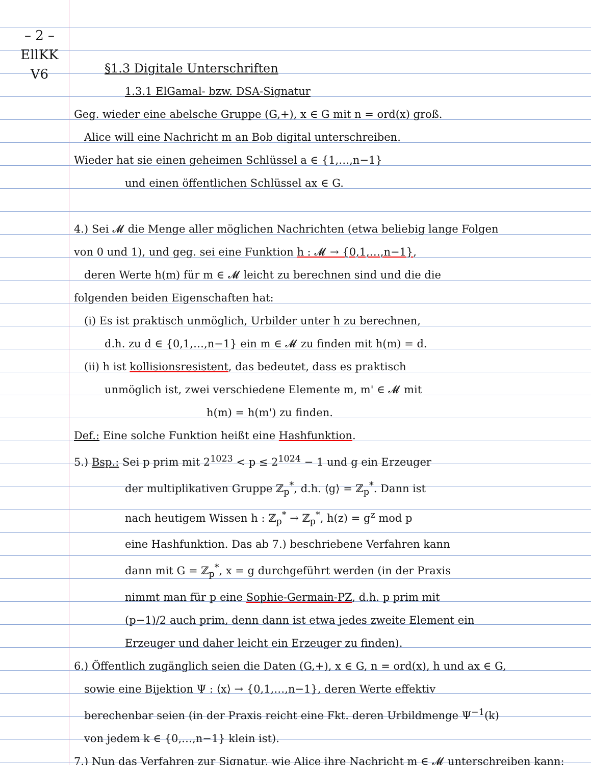– 2 –
EllKK
V6
§1.3 Digitale Unterschriften
1.3.1 ElGamal- bzw. DSA-Signatur
Geg. wieder eine abelsche Gruppe (G,+), x ∈ G mit n = ord(x) groß.
Alice will eine Nachricht m an Bob digital unterschreiben.
Wieder hat sie einen geheimen Schlüssel a ∈ {1,…,n−1}
und einen öffentlichen Schlüssel ax ∈ G.
4.) Sei 𝓜 die Menge aller möglichen Nachrichten (etwa beliebig lange Folgen
von 0 und 1), und geg. sei eine Funktion h : 𝓜 → {0,1,…,n−1},
deren Werte h(m) für m ∈ 𝓜 leicht zu berechnen sind und die die
folgenden beiden Eigenschaften hat:
(i) Es ist praktisch unmöglich, Urbilder unter h zu berechnen,
d.h. zu d ∈ {0,1,…,n−1} ein m ∈ 𝓜 zu finden mit h(m) = d.
(ii) h ist kollisionsresistent, das bedeutet, dass es praktisch
unmöglich ist, zwei verschiedene Elemente m, m' ∈ 𝓜 mit
h(m) = h(m') zu finden.
Def.: Eine solche Funktion heißt eine Hashfunktion.
5.) Bsp.: Sei p prim mit 2<sup>1023</sup> < p ≤ 2<sup>1024</sup> − 1 und g ein Erzeuger
der multiplikativen Gruppe ℤ<sub>p</sub><sup>*</sup>, d.h. ⟨g⟩ = ℤ<sub>p</sub><sup>*</sup>. Dann ist
nach heutigem Wissen h : ℤ<sub>p</sub><sup>*</sup> → ℤ<sub>p</sub><sup>*</sup>, h(z) = g<sup>z</sup> mod p
eine Hashfunktion. Das ab 7.) beschriebene Verfahren kann
dann mit G = ℤ<sub>p</sub><sup>*</sup>, x = g durchgeführt werden (in der Praxis
nimmt man für p eine Sophie-Germain-PZ, d.h. p prim mit
(p−1)/2 auch prim, denn dann ist etwa jedes zweite Element ein
Erzeuger und daher leicht ein Erzeuger zu finden).
6.) Öffentlich zugänglich seien die Daten (G,+), x ∈ G, n = ord(x), h und ax ∈ G,
sowie eine Bijektion Ψ : ⟨x⟩ → {0,1,…,n−1}, deren Werte effektiv
berechenbar seien (in der Praxis reicht eine Fkt. deren Urbildmenge Ψ<sup>−1</sup>(k)
von jedem k ∈ {0,…,n−1} klein ist).
7.) Nun das Verfahren zur Signatur, wie Alice ihre Nachricht m ∈ 𝓜 unterschreiben kann: